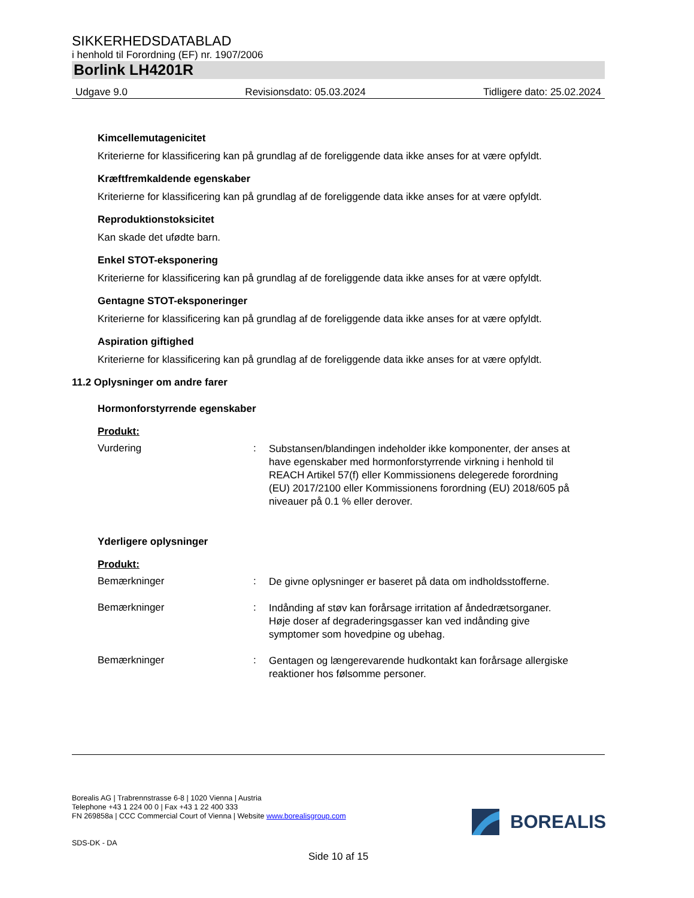SIKKERHEDSDATABLAD
i henhold til Forordning (EF) nr. 1907/2006
Borlink LH4201R
Udgave 9.0 Revisionsdato: 05.03.2024 Tidligere dato: 25.02.2024
Kimcellemutagenicitet
Kriterierne for klassificering kan på grundlag af de foreliggende data ikke anses for at være opfyldt.
Kræftfremkaldende egenskaber
Kriterierne for klassificering kan på grundlag af de foreliggende data ikke anses for at være opfyldt.
Reproduktionstoksicitet
Kan skade det ufødte barn.
Enkel STOT-eksponering
Kriterierne for klassificering kan på grundlag af de foreliggende data ikke anses for at være opfyldt.
Gentagne STOT-eksponeringer
Kriterierne for klassificering kan på grundlag af de foreliggende data ikke anses for at være opfyldt.
Aspiration giftighed
Kriterierne for klassificering kan på grundlag af de foreliggende data ikke anses for at være opfyldt.
11.2 Oplysninger om andre farer
Hormonforstyrrende egenskaber
Produkt:
Vurdering :
Substansen/blandingen indeholder ikke komponenter, der anses at have egenskaber med hormonforstyrrende virkning i henhold til REACH Artikel 57(f) eller Kommissionens delegerede forordning (EU) 2017/2100 eller Kommissionens forordning (EU) 2018/605 på niveauer på 0.1 % eller derover.
Yderligere oplysninger
Produkt:
Bemærkninger :
De givne oplysninger er baseret på data om indholdsstofferne.
Bemærkninger :
Indånding af støv kan forårsage irritation af åndedrætsorganer.
Høje doser af degraderingsgasser kan ved indånding give symptomer som hovedpine og ubehag.
Bemærkninger :
Gentagen og længerevarende hudkontakt kan forårsage allergiske reaktioner hos følsomme personer.
Borealis AG | Trabrennstrasse 6-8 | 1020 Vienna | Austria
Telephone +43 1 224 00 0 | Fax +43 1 22 400 333
FN 269858a | CCC Commercial Court of Vienna | Website www.borealisgroup.com
BOREALIS
SDS-DK - DA
Side 10 af 15